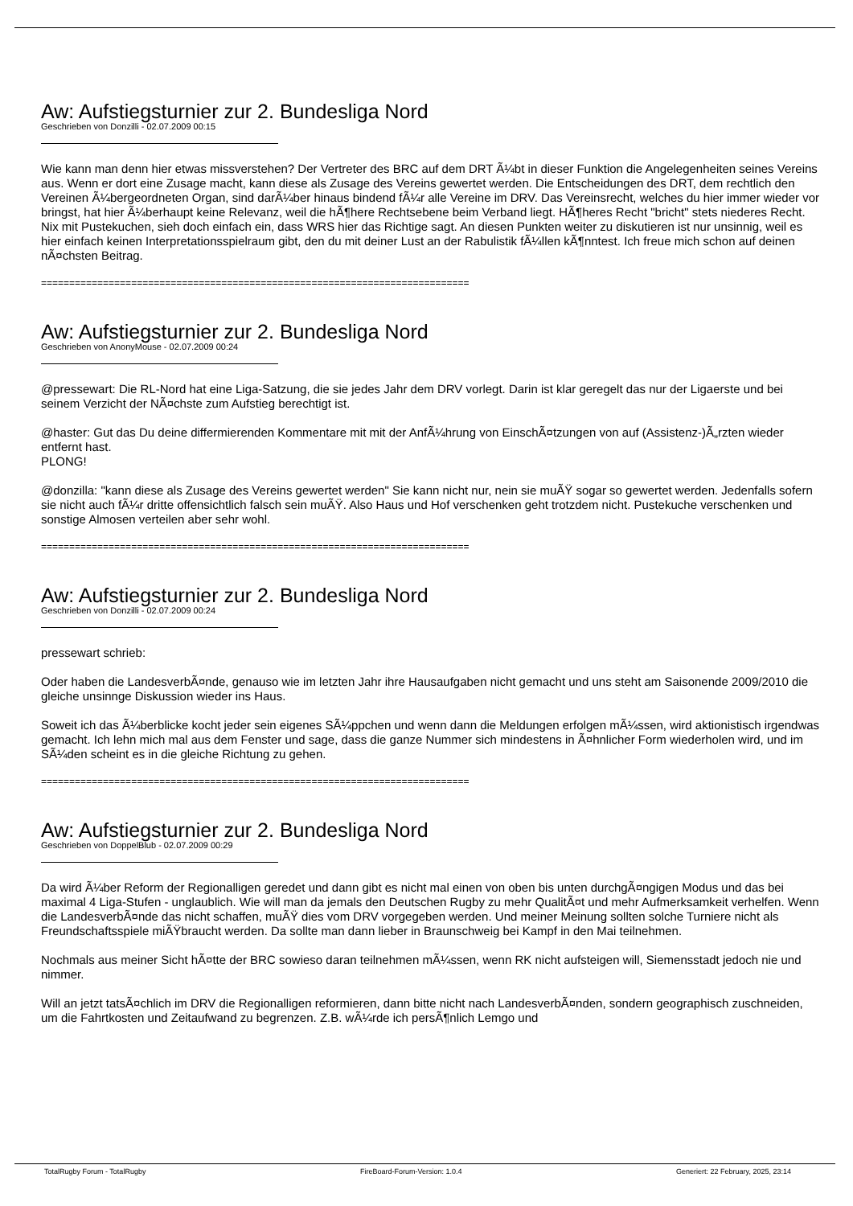Aw: Aufstiegsturnier zur 2. Bundesliga Nord
Geschrieben von Donzilli - 02.07.2009 00:15
Wie kann man denn hier etwas missverstehen? Der Vertreter des BRC auf dem DRT Ã¼bt in dieser Funktion die Angelegenheiten seines Vereins aus. Wenn er dort eine Zusage macht, kann diese als Zusage des Vereins gewertet werden. Die Entscheidungen des DRT, dem rechtlich den Vereinen Ã¼bergeordneten Organ, sind darÃ¼ber hinaus bindend fÃ¼r alle Vereine im DRV. Das Vereinsrecht, welches du hier immer wieder vor bringst, hat hier Ã¼berhaupt keine Relevanz, weil die hÃ¶here Rechtsebene beim Verband liegt. HÃ¶heres Recht "bricht" stets niederes Recht. Nix mit Pustekuchen, sieh doch einfach ein, dass WRS hier das Richtige sagt. An diesen Punkten weiter zu diskutieren ist nur unsinnig, weil es hier einfach keinen Interpretationsspielraum gibt, den du mit deiner Lust an der Rabulistik fÃ¼llen kÃ¶nntest. Ich freue mich schon auf deinen nÃ¤chsten Beitrag.
============================================================================
Aw: Aufstiegsturnier zur 2. Bundesliga Nord
Geschrieben von AnonyMouse - 02.07.2009 00:24
@pressewart: Die RL-Nord hat eine Liga-Satzung, die sie jedes Jahr dem DRV vorlegt. Darin ist klar geregelt das nur der Ligaerste und bei seinem Verzicht der NÃ¤chste zum Aufstieg berechtigt ist.
@haster: Gut das Du deine differmierenden Kommentare mit mit der AnfÃ¼hrung von EinschÃ¤tzungen von auf (Assistenz-)Ã„rzten wieder entfernt hast.
PLONG!
@donzilla: "kann diese als Zusage des Vereins gewertet werden" Sie kann nicht nur, nein sie muÃŸ sogar so gewertet werden. Jedenfalls sofern sie nicht auch fÃ¼r dritte offensichtlich falsch sein muÃŸ. Also Haus und Hof verschenken geht trotzdem nicht. Pustekuche verschenken und sonstige Almosen verteilen aber sehr wohl.
============================================================================
Aw: Aufstiegsturnier zur 2. Bundesliga Nord
Geschrieben von Donzilli - 02.07.2009 00:24
pressewart schrieb:
Oder haben die LandesverbÃ¤nde, genauso wie im letzten Jahr ihre Hausaufgaben nicht gemacht und uns steht am Saisonende 2009/2010 die gleiche unsinnge Diskussion wieder ins Haus.
Soweit ich das Ã¼berblicke kocht jeder sein eigenes SÃ¼ppchen und wenn dann die Meldungen erfolgen mÃ¼ssen, wird aktionistisch irgendwas gemacht. Ich lehn mich mal aus dem Fenster und sage, dass die ganze Nummer sich mindestens in Ã¤hnlicher Form wiederholen wird, und im SÃ¼den scheint es in die gleiche Richtung zu gehen.
============================================================================
Aw: Aufstiegsturnier zur 2. Bundesliga Nord
Geschrieben von DoppelBlub - 02.07.2009 00:29
Da wird Ã¼ber Reform der Regionalligen geredet und dann gibt es nicht mal einen von oben bis unten durchgÃ¤ngigen Modus und das bei maximal 4 Liga-Stufen - unglaublich. Wie will man da jemals den Deutschen Rugby zu mehr QualitÃ¤t und mehr Aufmerksamkeit verhelfen. Wenn die LandesverbÃ¤nde das nicht schaffen, muÃŸ dies vom DRV vorgegeben werden. Und meiner Meinung sollten solche Turniere nicht als Freundschaftsspiele miÃŸbraucht werden. Da sollte man dann lieber in Braunschweig bei Kampf in den Mai teilnehmen.
Nochmals aus meiner Sicht hÃ¤tte der BRC sowieso daran teilnehmen mÃ¼ssen, wenn RK nicht aufsteigen will, Siemensstadt jedoch nie und nimmer.
Will an jetzt tatsÃ¤chlich im DRV die Regionalligen reformieren, dann bitte nicht nach LandesverbÃ¤nden, sondern geographisch zuschneiden, um die Fahrtkosten und Zeitaufwand zu begrenzen. Z.B. wÃ¼rde ich persÃ¶nlich Lemgo und
TotalRugby Forum - TotalRugby FireBoard-Forum-Version: 1.0.4 Generiert: 22 February, 2025, 23:14